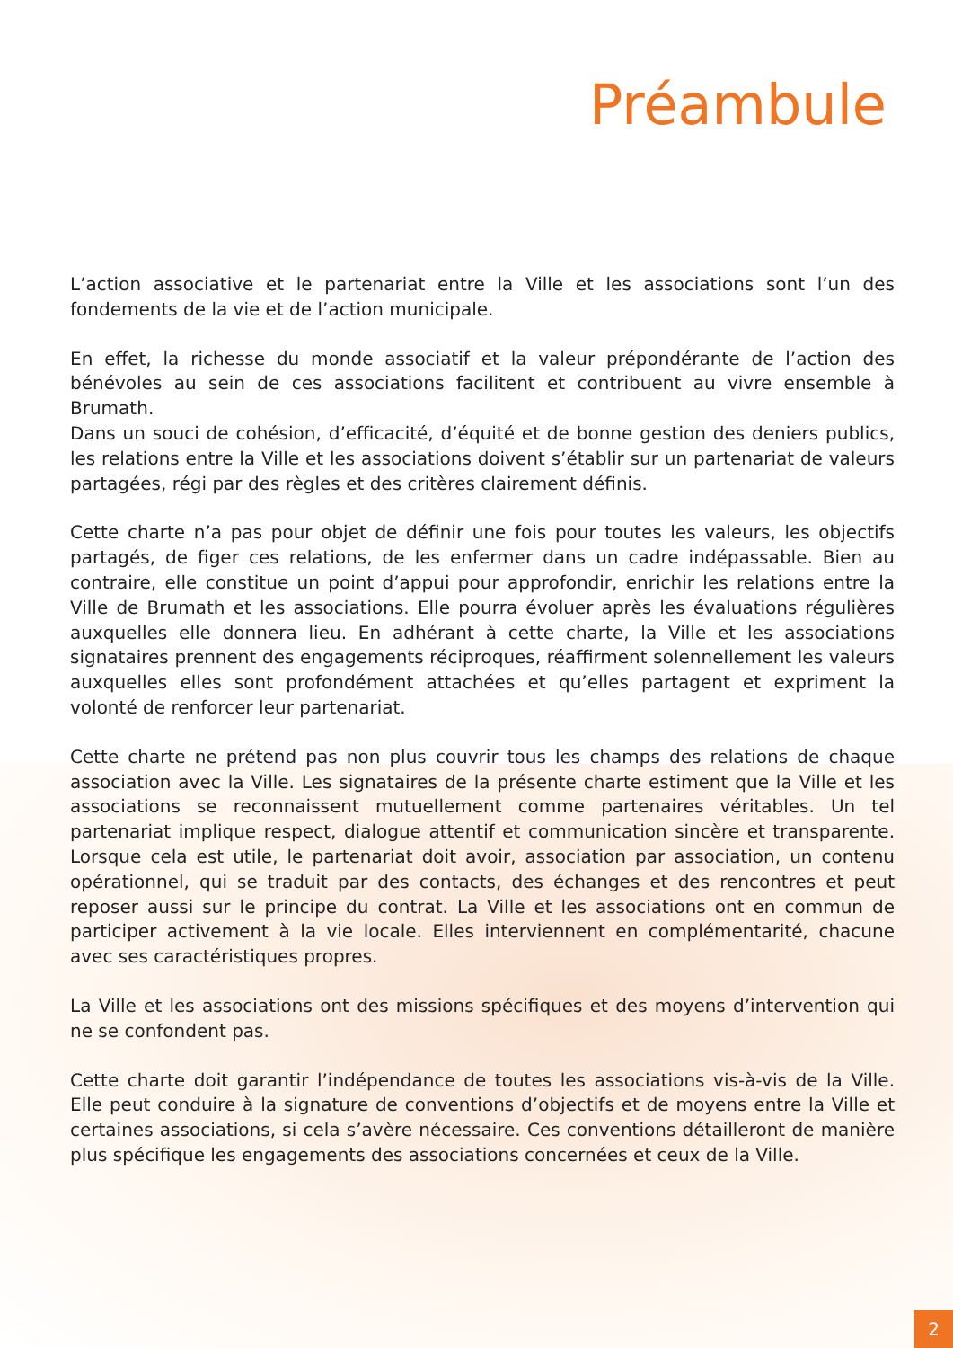Préambule
L’action associative et le partenariat entre la Ville et les associations sont l’un des fondements de la vie et de l’action municipale.
En effet, la richesse du monde associatif et la valeur prépondérante de l’action des bénévoles au sein de ces associations facilitent et contribuent au vivre ensemble à Brumath.
Dans un souci de cohésion, d’efficacité, d’équité et de bonne gestion des deniers publics, les relations entre la Ville et les associations doivent s’établir sur un partenariat de valeurs partagées, régi par des règles et des critères clairement définis.
Cette charte n’a pas pour objet de définir une fois pour toutes les valeurs, les objectifs partagés, de figer ces relations, de les enfermer dans un cadre indépassable. Bien au contraire, elle constitue un point d’appui pour approfondir, enrichir les relations entre la Ville de Brumath et les associations. Elle pourra évoluer après les évaluations régulières auxquelles elle donnera lieu. En adhérant à cette charte, la Ville et les associations signataires prennent des engagements réciproques, réaffirment solennellement les valeurs auxquelles elles sont profondément attachées et qu’elles partagent et expriment la volonté de renforcer leur partenariat.
Cette charte ne prétend pas non plus couvrir tous les champs des relations de chaque association avec la Ville. Les signataires de la présente charte estiment que la Ville et les associations se reconnaissent mutuellement comme partenaires véritables. Un tel partenariat implique respect, dialogue attentif et communication sincère et transparente. Lorsque cela est utile, le partenariat doit avoir, association par association, un contenu opérationnel, qui se traduit par des contacts, des échanges et des rencontres et peut reposer aussi sur le principe du contrat. La Ville et les associations ont en commun de participer activement à la vie locale. Elles interviennent en complémentarité, chacune avec ses caractéristiques propres.
La Ville et les associations ont des missions spécifiques et des moyens d’intervention qui ne se confondent pas.
Cette charte doit garantir l’indépendance de toutes les associations vis-à-vis de la Ville. Elle peut conduire à la signature de conventions d’objectifs et de moyens entre la Ville et certaines associations, si cela s’avère nécessaire. Ces conventions détailleront de manière plus spécifique les engagements des associations concernées et ceux de la Ville.
2